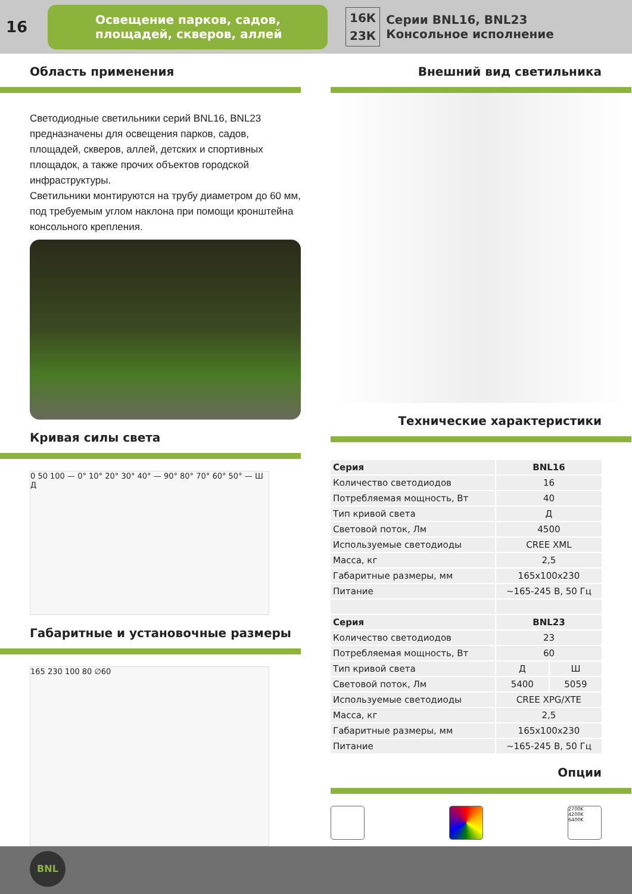16
Освещение парков, садов, площадей, скверов, аллей
16К
23К
Серии BNL16, BNL23
Консольное исполнение
Область применения
Светодиодные светильники серий BNL16, BNL23 предназначены для освещения парков, садов, площадей, скверов, аллей, детских и спортивных площадок, а также прочих объектов городской инфраструктуры.
Светильники монтируются на трубу диаметром до 60 мм, под требуемым углом наклона при помощи кронштейна консольного крепления.
Кривая силы света
0 50 100 — 0° 10° 20° 30° 40° — 90° 80° 70° 60° 50° — Ш Д
Габаритные и установочные размеры
165 230 100 80 ∅60
Внешний вид светильника
Технические характеристики
| Серия | BNL16 | |
| Количество светодиодов | 16 | |
| Потребляемая мощность, Вт | 40 | |
| Тип кривой света | Д | |
| Световой поток, Лм | 4500 | |
| Используемые светодиоды | CREE XML | |
| Масса, кг | 2,5 | |
| Габаритные размеры, мм | 165x100x230 | |
| Питание | ~165-245 В, 50 Гц | |
| Серия | BNL23 | |
| Количество светодиодов | 23 | |
| Потребляемая мощность, Вт | 60 | |
| Тип кривой света | Д | Ш |
| Световой поток, Лм | 5400 | 5059 |
| Используемые светодиоды | CREE XPG/XTE | |
| Масса, кг | 2,5 | |
| Габаритные размеры, мм | 165x100x230 | |
| Питание | ~165-245 В, 50 Гц | |
Опции
2700K
4200K
6400K
BNL